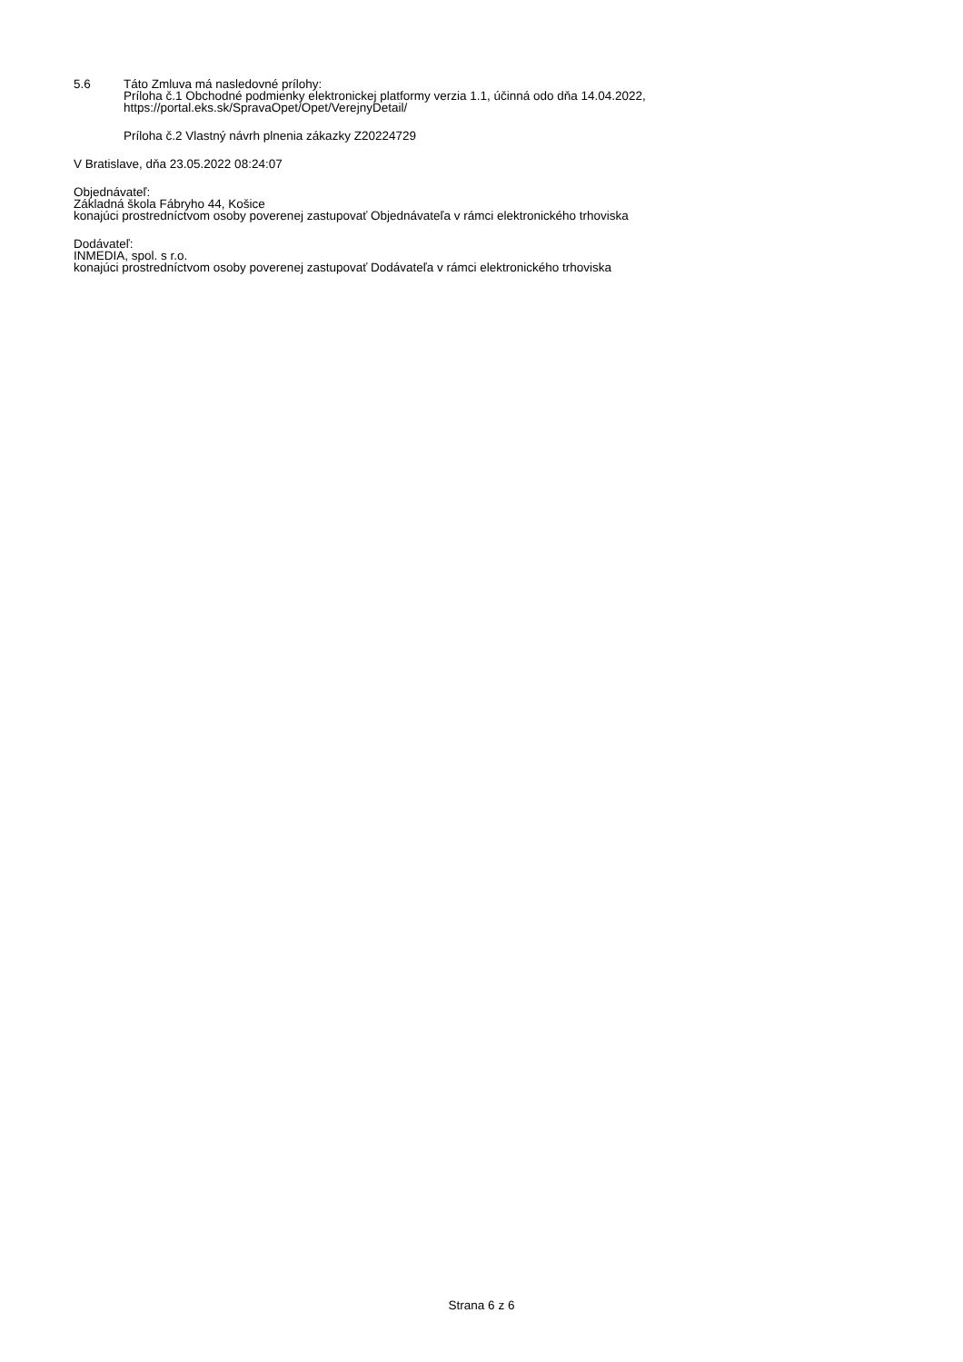5.6 Táto Zmluva má nasledovné prílohy:
Príloha č.1 Obchodné podmienky elektronickej platformy verzia 1.1, účinná odo dňa 14.04.2022,
https://portal.eks.sk/SpravaOpet/Opet/VerejnyDetail/
Príloha č.2 Vlastný návrh plnenia zákazky Z20224729
V Bratislave, dňa 23.05.2022 08:24:07
Objednávateľ:
Základná škola Fábryho 44, Košice
konajúci prostredníctvom osoby poverenej zastupovať Objednávateľa v rámci elektronického trhoviska
Dodávateľ:
INMEDIA, spol. s r.o.
konajúci prostredníctvom osoby poverenej zastupovať Dodávateľa v rámci elektronického trhoviska
Strana 6 z 6